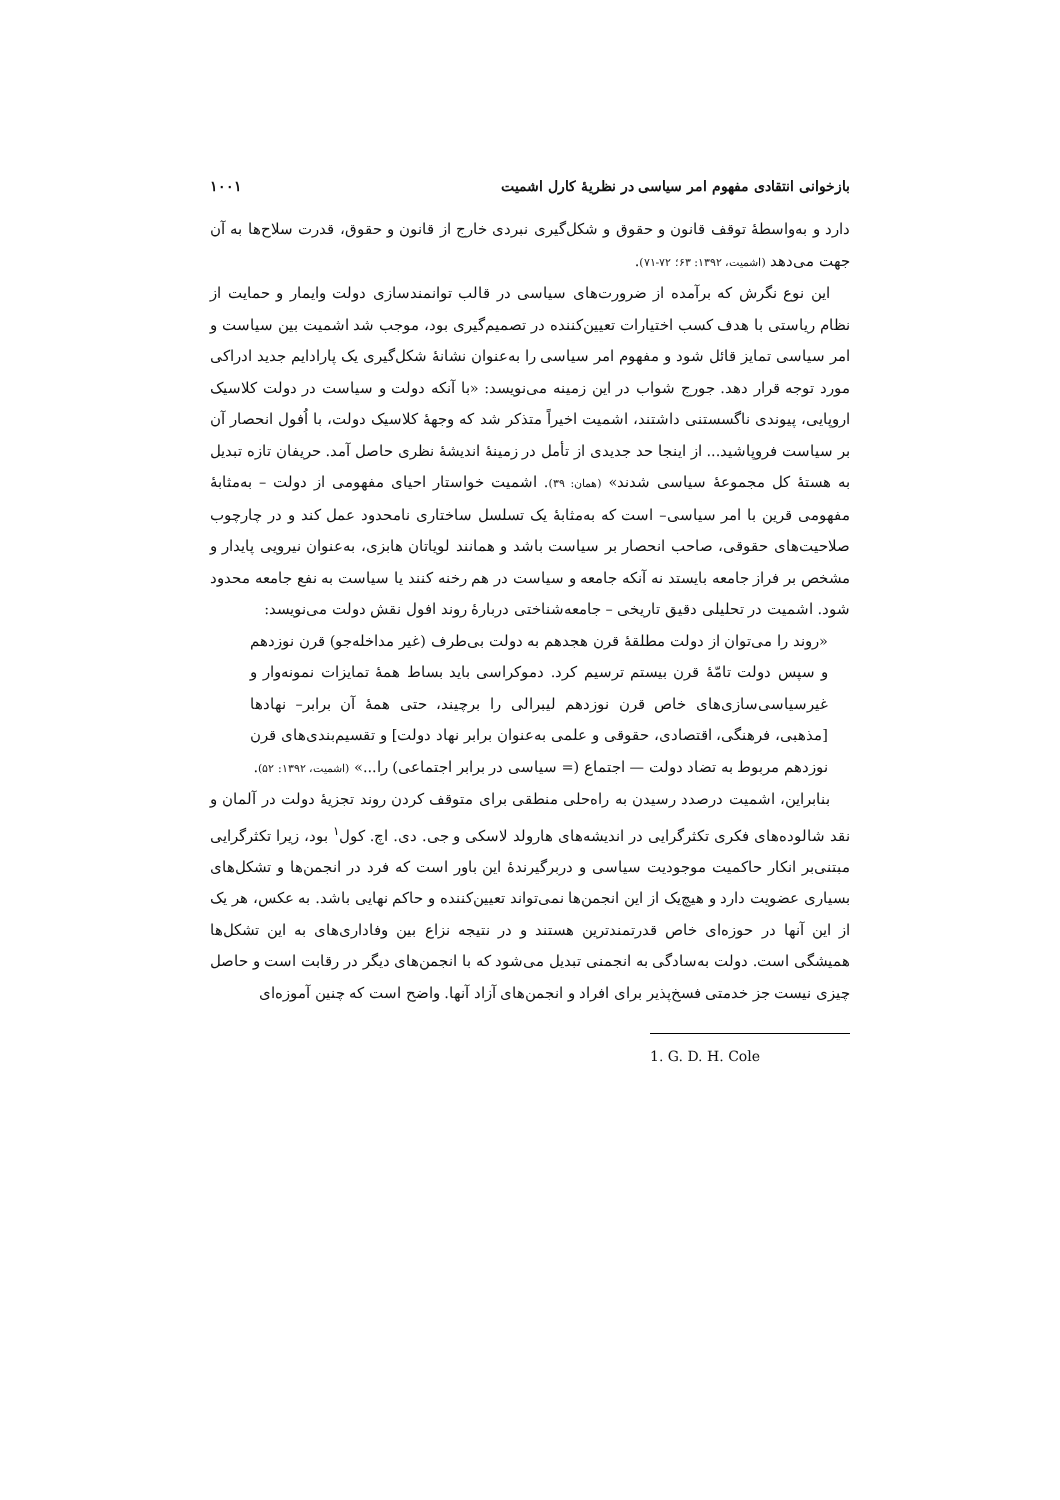بازخوانی انتقادی مفهوم امر سیاسی در نظریهٔ کارل اشمیت ۱۰۰۱
دارد و به‌واسطهٔ توقف قانون و حقوق و شکل‌گیری نبردی خارج از قانون و حقوق، قدرت سلاح‌ها به آن جهت می‌دهد (اشمیت، ۱۳۹۲: ۶۳؛ ۷۲-۷۱).
این نوع نگرش که برآمده از ضرورت‌های سیاسی در قالب توانمندسازی دولت وایمار و حمایت از نظام ریاستی با هدف کسب اختیارات تعیین‌کننده در تصمیم‌گیری بود، موجب شد اشمیت بین سیاست و امر سیاسی تمایز قائل شود و مفهوم امر سیاسی را به‌عنوان نشانهٔ شکل‌گیری یک پارادایم جدید ادراکی مورد توجه قرار دهد. جورج شواب در این زمینه می‌نویسد: «با آنکه دولت و سیاست در دولت کلاسیک اروپایی، پیوندی ناگسستنی داشتند، اشمیت اخیراً متذکر شد که وجههٔ کلاسیک دولت، با اُفول انحصار آن بر سیاست فروپاشید... از اینجا حد جدیدی از تأمل در زمینهٔ اندیشهٔ نظری حاصل آمد. حریفان تازه تبدیل به هستهٔ کل مجموعهٔ سیاسی شدند» (همان: ۳۹). اشمیت خواستار احیای مفهومی از دولت – به‌مثابهٔ مفهومی قرین با امر سیاسی– است که به‌مثابهٔ یک تسلسل ساختاری نامحدود عمل کند و در چارچوب صلاحیت‌های حقوقی، صاحب انحصار بر سیاست باشد و همانند لویاتان هابزی، به‌عنوان نیرویی پایدار و مشخص بر فراز جامعه بایستد نه آنکه جامعه و سیاست در هم رخنه کنند یا سیاست به نفع جامعه محدود شود. اشمیت در تحلیلی دقیق تاریخی – جامعه‌شناختی دربارهٔ روند افول نقش دولت می‌نویسد:
«روند را می‌توان از دولت مطلقهٔ قرن هجدهم به دولت بی‌طرف (غیر مداخله‌جو) قرن نوزدهم و سپس دولت تامّهٔ قرن بیستم ترسیم کرد. دموکراسی باید بساط همهٔ تمایزات نمونه‌وار و غیرسیاسی‌سازی‌های خاص قرن نوزدهم لیبرالی را برچیند، حتی همهٔ آن برابر– نهادها [مذهبی، فرهنگی، اقتصادی، حقوقی و علمی به‌عنوان برابر نهاد دولت] و تقسیم‌بندی‌های قرن نوزدهم مربوط به تضاد دولت — اجتماع (= سیاسی در برابر اجتماعی) را...» (اشمیت، ۱۳۹۲: ۵۲).
بنابراین، اشمیت درصدد رسیدن به راه‌حلی منطقی برای متوقف کردن روند تجزیهٔ دولت در آلمان و نقد شالوده‌های فکری تکثرگرایی در اندیشه‌های هارولد لاسکی و جی. دی. اچ. کول<sup>۱</sup> بود، زیرا تکثرگرایی مبتنی‌بر انکار حاکمیت موجودیت سیاسی و دربرگیرندهٔ این باور است که فرد در انجمن‌ها و تشکل‌های بسیاری عضویت دارد و هیچ‌یک از این انجمن‌ها نمی‌تواند تعیین‌کننده و حاکم نهایی باشد. به عکس، هر یک از این آنها در حوزه‌ای خاص قدرتمندترین هستند و در نتیجه نزاع بین وفاداری‌های به این تشکل‌ها همیشگی است. دولت به‌سادگی به انجمنی تبدیل می‌شود که با انجمن‌های دیگر در رقابت است و حاصل چیزی نیست جز خدمتی فسخ‌پذیر برای افراد و انجمن‌های آزاد آنها. واضح است که چنین آموزه‌ای
1. G. D. H. Cole